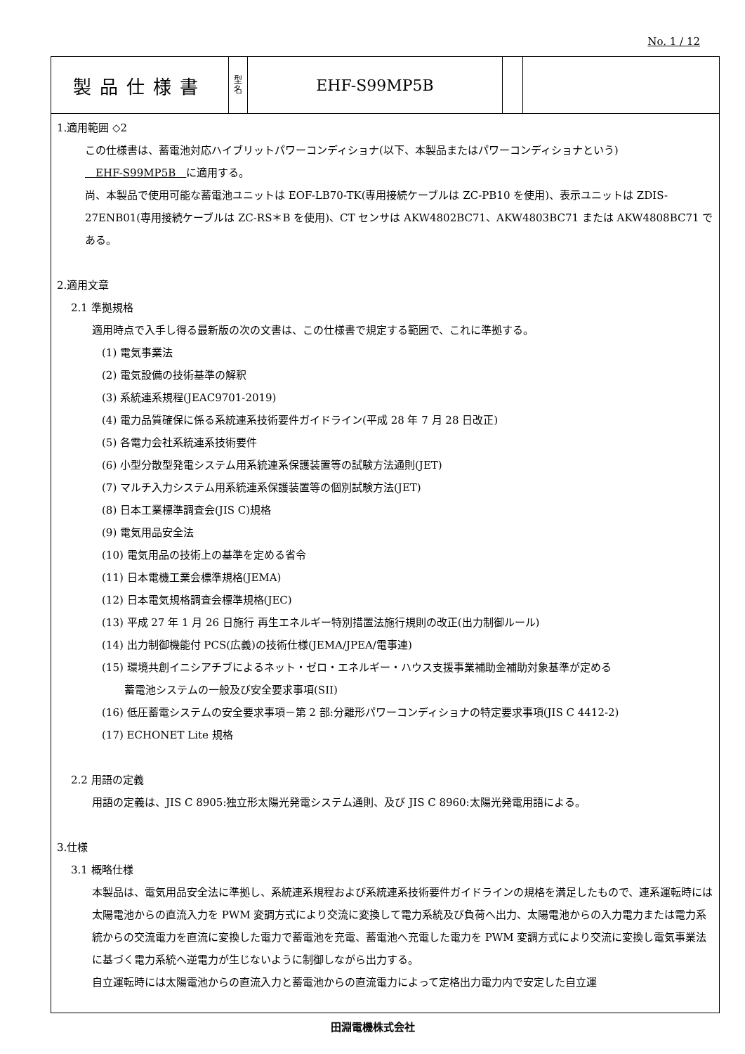No. 1 / 12
| 製品仕様書 | 型 名 | EHF-S99MP5B | | |
1.適用範囲 ◇2
この仕様書は、蓄電池対応ハイブリットパワーコンディショナ(以下、本製品またはパワーコンディショナという)
　EHF-S99MP5B　に適用する。
尚、本製品で使用可能な蓄電池ユニットは EOF-LB70-TK(専用接続ケーブルは ZC-PB10 を使用)、表示ユニットは ZDIS-27ENB01(専用接続ケーブルは ZC-RS＊B を使用)、CT センサは AKW4802BC71、AKW4803BC71 または AKW4808BC71 である。
2.適用文章
2.1 準拠規格
適用時点で入手し得る最新版の次の文書は、この仕様書で規定する範囲で、これに準拠する。
(1) 電気事業法
(2) 電気設備の技術基準の解釈
(3) 系統連系規程(JEAC9701-2019)
(4) 電力品質確保に係る系統連系技術要件ガイドライン(平成 28 年 7 月 28 日改正)
(5) 各電力会社系統連系技術要件
(6) 小型分散型発電システム用系統連系保護装置等の試験方法通則(JET)
(7) マルチ入力システム用系統連系保護装置等の個別試験方法(JET)
(8) 日本工業標準調査会(JIS C)規格
(9) 電気用品安全法
(10) 電気用品の技術上の基準を定める省令
(11) 日本電機工業会標準規格(JEMA)
(12) 日本電気規格調査会標準規格(JEC)
(13) 平成 27 年 1 月 26 日施行 再生エネルギー特別措置法施行規則の改正(出力制御ルール)
(14) 出力制御機能付 PCS(広義)の技術仕様(JEMA/JPEA/電事連)
(15) 環境共創イニシアチブによるネット・ゼロ・エネルギー・ハウス支援事業補助金補助対象基準が定める
蓄電池システムの一般及び安全要求事項(SII)
(16) 低圧蓄電システムの安全要求事項－第 2 部:分離形パワーコンディショナの特定要求事項(JIS C 4412-2)
(17) ECHONET Lite 規格
2.2 用語の定義
用語の定義は、JIS C 8905:独立形太陽光発電システム通則、及び JIS C 8960:太陽光発電用語による。
3.仕様
3.1 概略仕様
本製品は、電気用品安全法に準拠し、系統連系規程および系統連系技術要件ガイドラインの規格を満足したもので、連系運転時には太陽電池からの直流入力を PWM 変調方式により交流に変換して電力系統及び負荷へ出力、太陽電池からの入力電力または電力系統からの交流電力を直流に変換した電力で蓄電池を充電、蓄電池へ充電した電力を PWM 変調方式により交流に変換し電気事業法に基づく電力系統へ逆電力が生じないように制御しながら出力する。
自立運転時には太陽電池からの直流入力と蓄電池からの直流電力によって定格出力電力内で安定した自立運
田淵電機株式会社